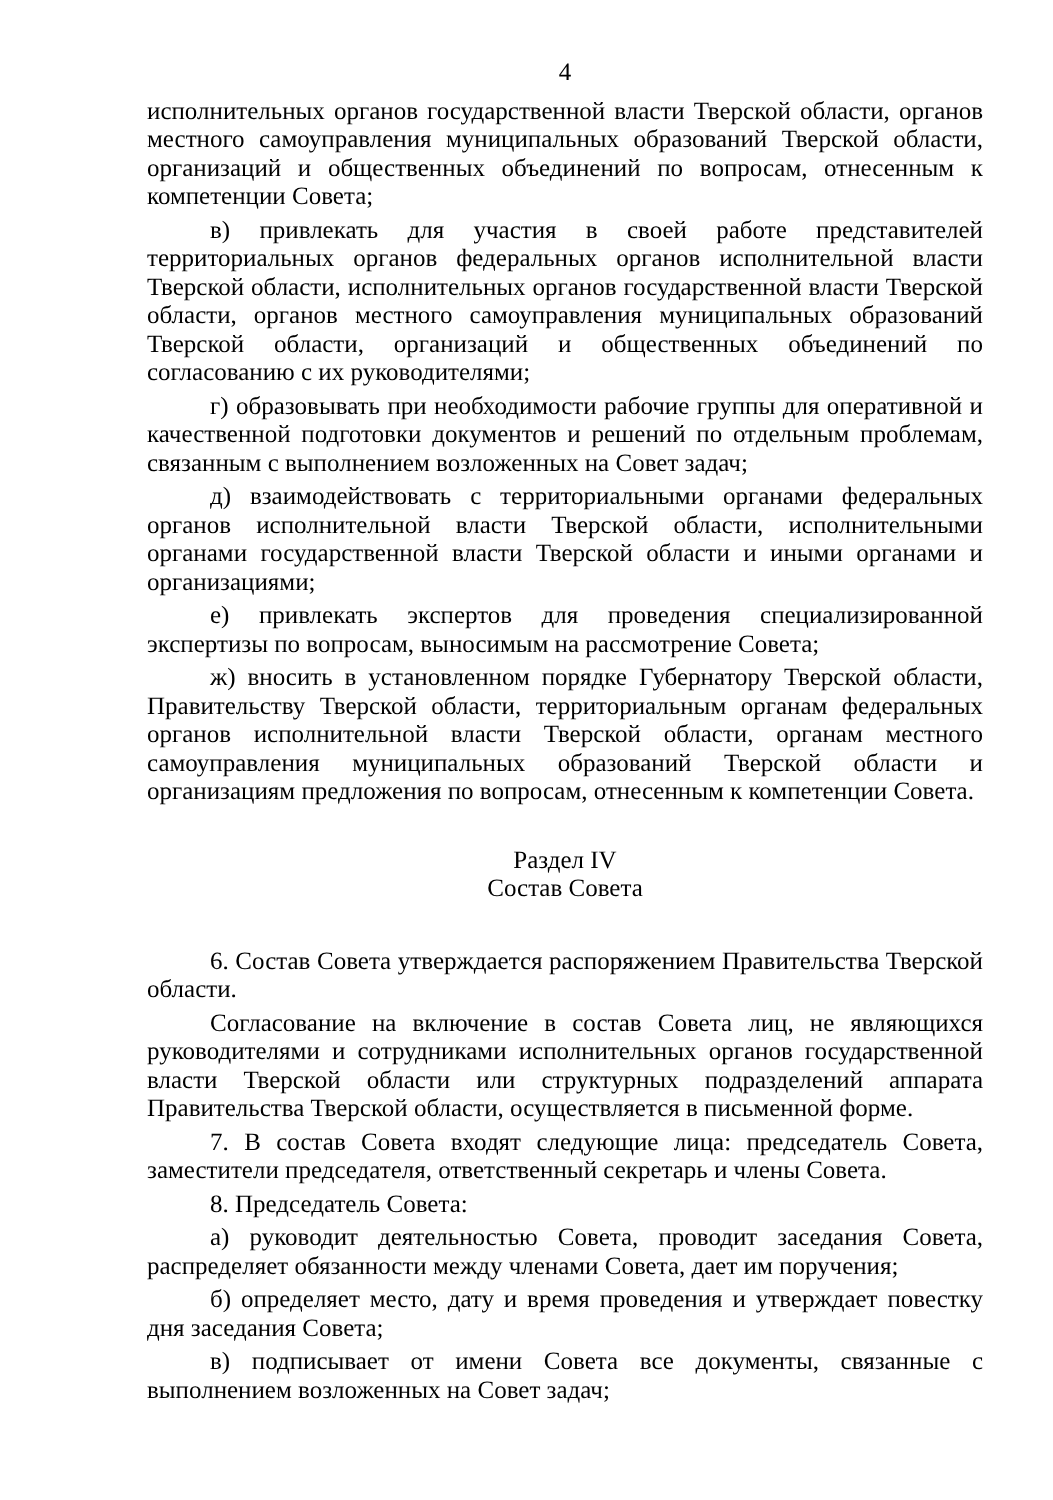4
исполнительных органов государственной власти Тверской области, органов местного самоуправления муниципальных образований Тверской области, организаций и общественных объединений по вопросам, отнесенным к компетенции Совета;
в) привлекать для участия в своей работе представителей территориальных органов федеральных органов исполнительной власти Тверской области, исполнительных органов государственной власти Тверской области, органов местного самоуправления муниципальных образований Тверской области, организаций и общественных объединений по согласованию с их руководителями;
г) образовывать при необходимости рабочие группы для оперативной и качественной подготовки документов и решений по отдельным проблемам, связанным с выполнением возложенных на Совет задач;
д) взаимодействовать с территориальными органами федеральных органов исполнительной власти Тверской области, исполнительными органами государственной власти Тверской области и иными органами и организациями;
е) привлекать экспертов для проведения специализированной экспертизы по вопросам, выносимым на рассмотрение Совета;
ж) вносить в установленном порядке Губернатору Тверской области, Правительству Тверской области, территориальным органам федеральных органов исполнительной власти Тверской области, органам местного самоуправления муниципальных образований Тверской области и организациям предложения по вопросам, отнесенным к компетенции Совета.
Раздел IV
Состав Совета
6. Состав Совета утверждается распоряжением Правительства Тверской области.
Согласование на включение в состав Совета лиц, не являющихся руководителями и сотрудниками исполнительных органов государственной власти Тверской области или структурных подразделений аппарата Правительства Тверской области, осуществляется в письменной форме.
7. В состав Совета входят следующие лица: председатель Совета, заместители председателя, ответственный секретарь и члены Совета.
8. Председатель Совета:
а) руководит деятельностью Совета, проводит заседания Совета, распределяет обязанности между членами Совета, дает им поручения;
б) определяет место, дату и время проведения и утверждает повестку дня заседания Совета;
в) подписывает от имени Совета все документы, связанные с выполнением возложенных на Совет задач;